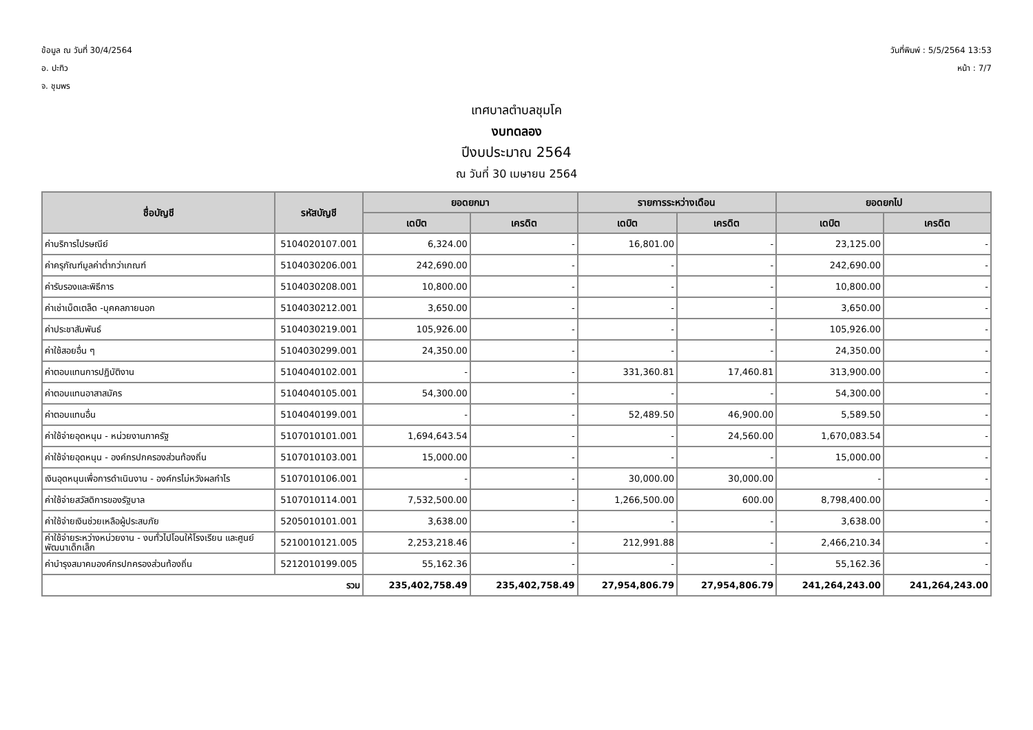ข้อมูล ณ วันที่ 30/4/2564
อ. ปะทิว
จ. ชุมพร
วันที่พิมพ์ : 5/5/2564 13:53
หน้า : 7/7
เทศบาลตำบลชุมโค
งบทดลอง
ปีงบประมาณ 2564
ณ วันที่ 30 เมษายน 2564
| ชื่อบัญชี | รหัสบัญชี | ยอดยกมา | | รายการระหว่างเดือน | | ยอดยกไป | |
| --- | --- | --- | --- | --- | --- | --- | --- |
| | | เดบิต | เครดิต | เดบิต | เครดิต | เดบิต | เครดิต |
| ค่าบริการไปรษณีย์ | 5104020107.001 | 6,324.00 | - | 16,801.00 | - | 23,125.00 | - |
| ค่าครุภัณฑ์มูลค่าต่ำกว่าเกณฑ์ | 5104030206.001 | 242,690.00 | - | - | - | 242,690.00 | - |
| ค่ารับรองและพิธีการ | 5104030208.001 | 10,800.00 | - | - | - | 10,800.00 | - |
| ค่าเช่าเบ็ดเตล็ด -บุคคลภายนอก | 5104030212.001 | 3,650.00 | - | - | - | 3,650.00 | - |
| ค่าประชาสัมพันธ์ | 5104030219.001 | 105,926.00 | - | - | - | 105,926.00 | - |
| ค่าใช้สอยอื่น ๆ | 5104030299.001 | 24,350.00 | - | - | - | 24,350.00 | - |
| ค่าตอบแทนการปฏิบัติงาน | 5104040102.001 | - | - | 331,360.81 | 17,460.81 | 313,900.00 | - |
| ค่าตอบแทนอาสาสมัคร | 5104040105.001 | 54,300.00 | - | - | - | 54,300.00 | - |
| ค่าตอบแทนอื่น | 5104040199.001 | - | - | 52,489.50 | 46,900.00 | 5,589.50 | - |
| ค่าใช้จ่ายอุดหนุน - หน่วยงานภาครัฐ | 5107010101.001 | 1,694,643.54 | - | - | 24,560.00 | 1,670,083.54 | - |
| ค่าใช้จ่ายอุดหนุน - องค์กรปกครองส่วนท้องถิ่น | 5107010103.001 | 15,000.00 | - | - | - | 15,000.00 | - |
| เงินอุดหนุนเพื่อการดำเนินงาน - องค์กรไม่หวังผลกำไร | 5107010106.001 | - | - | 30,000.00 | 30,000.00 | - | - |
| ค่าใช้จ่ายสวัสดิการของรัฐบาล | 5107010114.001 | 7,532,500.00 | - | 1,266,500.00 | 600.00 | 8,798,400.00 | - |
| ค่าใช้จ่ายเงินช่วยเหลือผู้ประสบภัย | 5205010101.001 | 3,638.00 | - | - | - | 3,638.00 | - |
| ค่าใช้จ่ายระหว่างหน่วยงาน - งบทั่วไปโอนให้โรงเรียน และศูนย์พัฒนาเด็กเล็ก | 5210010121.005 | 2,253,218.46 | - | 212,991.88 | - | 2,466,210.34 | - |
| ค่าบำรุงสมาคมองค์กรปกครองส่วนท้องถิ่น | 5212010199.005 | 55,162.36 | - | - | - | 55,162.36 | - |
| รวม | | 235,402,758.49 | 235,402,758.49 | 27,954,806.79 | 27,954,806.79 | 241,264,243.00 | 241,264,243.00 |